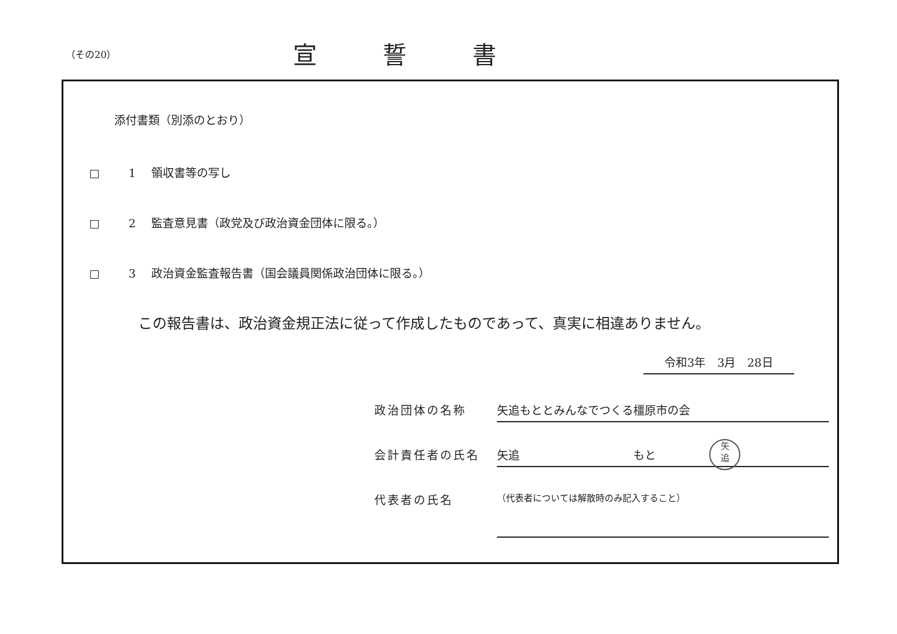（その20）
宣誓書
添付書類（別添のとおり）
1 領収書等の写し
2 監査意見書（政党及び政治資金団体に限る。）
3 政治資金監査報告書（国会議員関係政治団体に限る。）
この報告書は、政治資金規正法に従って作成したものであって、真実に相違ありません。
令和3年　3月　28日
政治団体の名称 矢追もととみんなでつくる橿原市の会
会計責任者の氏名 矢追　　　　　　　　　　もと
矢
追
代表者の氏名
（代表者については解散時のみ記入すること）